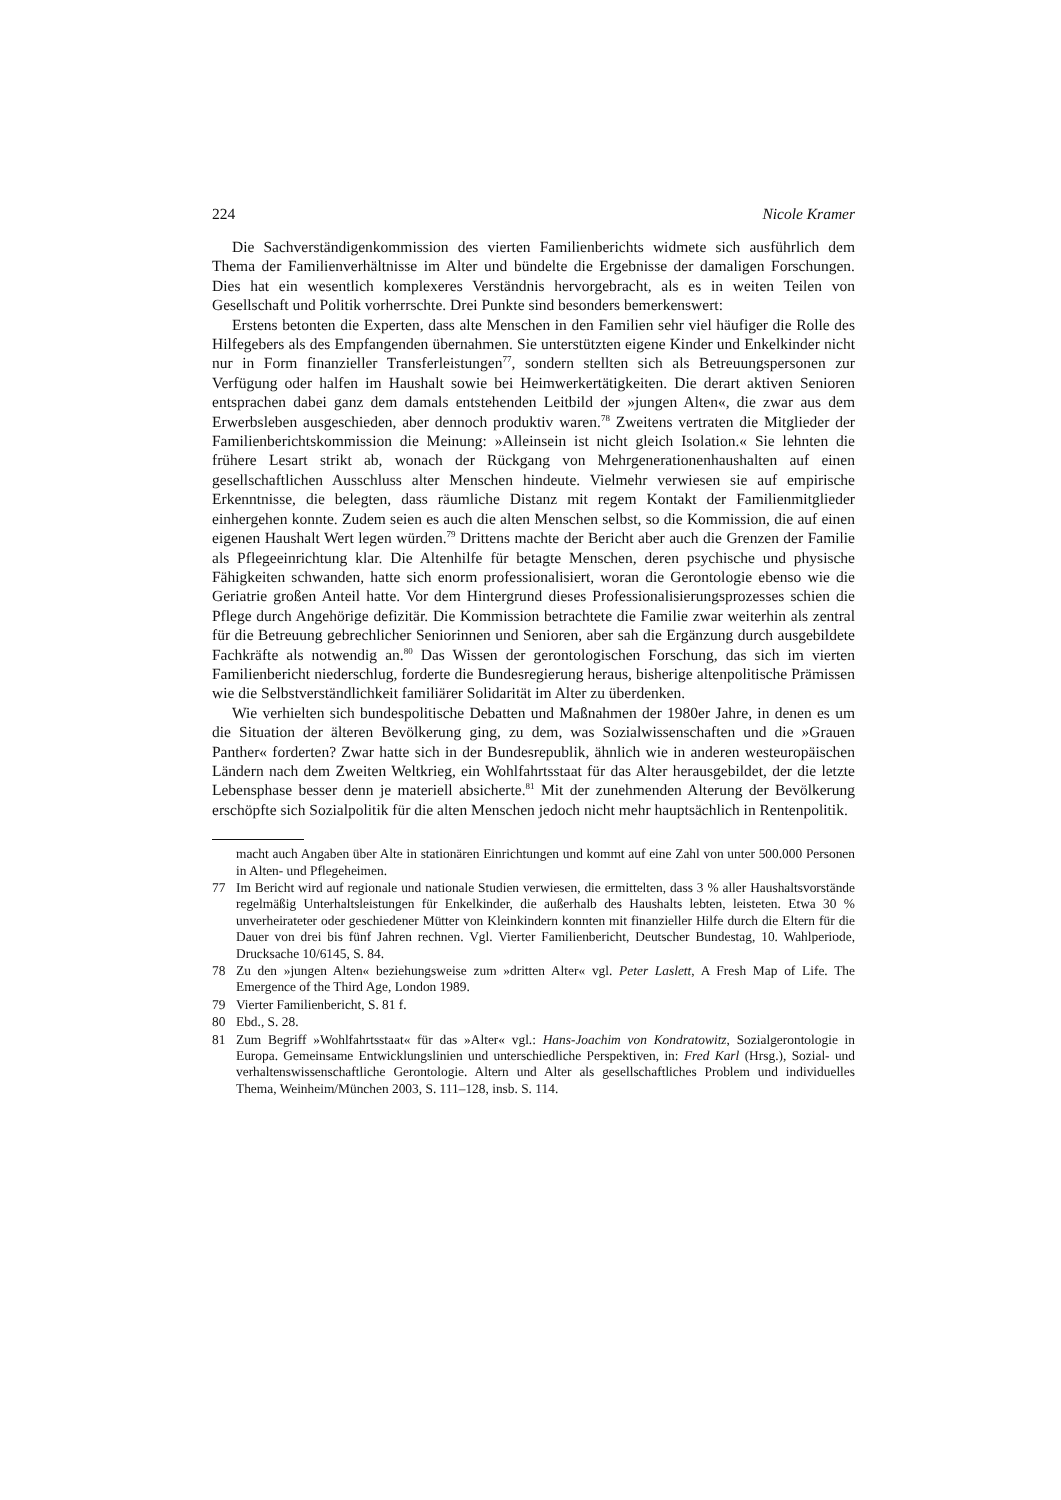224 Nicole Kramer
Die Sachverständigenkommission des vierten Familienberichts widmete sich ausführlich dem Thema der Familienverhältnisse im Alter und bündelte die Ergebnisse der damaligen Forschungen. Dies hat ein wesentlich komplexeres Verständnis hervorgebracht, als es in weiten Teilen von Gesellschaft und Politik vorherrschte. Drei Punkte sind besonders bemerkenswert:
Erstens betonten die Experten, dass alte Menschen in den Familien sehr viel häufiger die Rolle des Hilfegebers als des Empfangenden übernahmen. Sie unterstützten eigene Kinder und Enkelkinder nicht nur in Form finanzieller Transferleistungen<sup>77</sup>, sondern stellten sich als Betreuungspersonen zur Verfügung oder halfen im Haushalt sowie bei Heimwerkertätigkeiten. Die derart aktiven Senioren entsprachen dabei ganz dem damals entstehenden Leitbild der »jungen Alten«, die zwar aus dem Erwerbsleben ausgeschieden, aber dennoch produktiv waren.<sup>78</sup> Zweitens vertraten die Mitglieder der Familienberichtskommission die Meinung: »Alleinsein ist nicht gleich Isolation.« Sie lehnten die frühere Lesart strikt ab, wonach der Rückgang von Mehrgenerationenhaushalten auf einen gesellschaftlichen Ausschluss alter Menschen hindeute. Vielmehr verwiesen sie auf empirische Erkenntnisse, die belegten, dass räumliche Distanz mit regem Kontakt der Familienmitglieder einhergehen konnte. Zudem seien es auch die alten Menschen selbst, so die Kommission, die auf einen eigenen Haushalt Wert legen würden.<sup>79</sup> Drittens machte der Bericht aber auch die Grenzen der Familie als Pflegeeinrichtung klar. Die Altenhilfe für betagte Menschen, deren psychische und physische Fähigkeiten schwanden, hatte sich enorm professionalisiert, woran die Gerontologie ebenso wie die Geriatrie großen Anteil hatte. Vor dem Hintergrund dieses Professionalisierungsprozesses schien die Pflege durch Angehörige defizitär. Die Kommission betrachtete die Familie zwar weiterhin als zentral für die Betreuung gebrechlicher Seniorinnen und Senioren, aber sah die Ergänzung durch ausgebildete Fachkräfte als notwendig an.<sup>80</sup> Das Wissen der gerontologischen Forschung, das sich im vierten Familienbericht niederschlug, forderte die Bundesregierung heraus, bisherige altenpolitische Prämissen wie die Selbstverständlichkeit familiärer Solidarität im Alter zu überdenken.
Wie verhielten sich bundespolitische Debatten und Maßnahmen der 1980er Jahre, in denen es um die Situation der älteren Bevölkerung ging, zu dem, was Sozialwissenschaften und die »Grauen Panther« forderten? Zwar hatte sich in der Bundesrepublik, ähnlich wie in anderen westeuropäischen Ländern nach dem Zweiten Weltkrieg, ein Wohlfahrtsstaat für das Alter herausgebildet, der die letzte Lebensphase besser denn je materiell absicherte.<sup>81</sup> Mit der zunehmenden Alterung der Bevölkerung erschöpfte sich Sozialpolitik für die alten Menschen jedoch nicht mehr hauptsächlich in Rentenpolitik.
macht auch Angaben über Alte in stationären Einrichtungen und kommt auf eine Zahl von unter 500.000 Personen in Alten- und Pflegeheimen.
77 Im Bericht wird auf regionale und nationale Studien verwiesen, die ermittelten, dass 3 % aller Haushaltsvorstände regelmäßig Unterhaltsleistungen für Enkelkinder, die außerhalb des Haushalts lebten, leisteten. Etwa 30 % unverheirateter oder geschiedener Mütter von Kleinkindern konnten mit finanzieller Hilfe durch die Eltern für die Dauer von drei bis fünf Jahren rechnen. Vgl. Vierter Familienbericht, Deutscher Bundestag, 10. Wahlperiode, Drucksache 10/6145, S. 84.
78 Zu den »jungen Alten« beziehungsweise zum »dritten Alter« vgl. Peter Laslett, A Fresh Map of Life. The Emergence of the Third Age, London 1989.
79 Vierter Familienbericht, S. 81 f.
80 Ebd., S. 28.
81 Zum Begriff »Wohlfahrtsstaat« für das »Alter« vgl.: Hans-Joachim von Kondratowitz, Sozialgerontologie in Europa. Gemeinsame Entwicklungslinien und unterschiedliche Perspektiven, in: Fred Karl (Hrsg.), Sozial- und verhaltenswissenschaftliche Gerontologie. Altern und Alter als gesellschaftliches Problem und individuelles Thema, Weinheim/München 2003, S. 111–128, insb. S. 114.